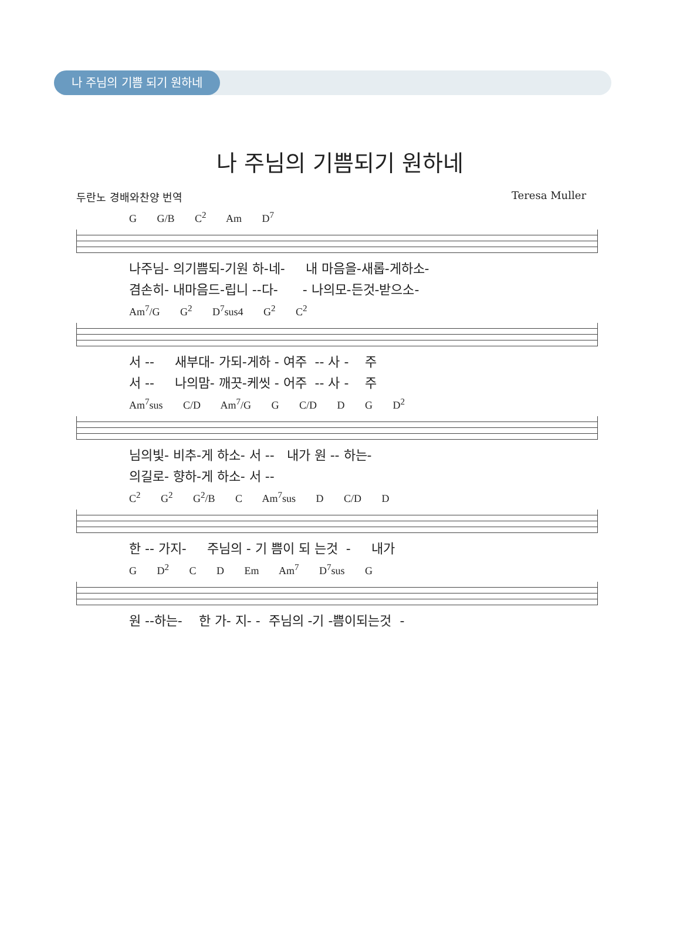나 주님의 기쁨 되기 원하네
나 주님의 기쁨되기 원하네
두란노 경배와찬양 번역 Teresa Muller
G G/B C<sup>2</sup> Am D<sup>7</sup>
나주님- 의기쁨되-기원 하-네- 내 마음을-새롭-게하소-
겸손히- 내마음드-립니 --다- - 나의모-든것-받으소-
Am<sup>7</sup>/G G<sup>2</sup> D<sup>7</sup>sus4 G<sup>2</sup> C<sup>2</sup>
서 -- 새부대- 가되-게하 - 여주 -- 사 - 주
서 -- 나의맘- 깨끗-케씻 - 어주 -- 사 - 주
Am<sup>7</sup>sus C/D Am<sup>7</sup>/G G C/D D G D<sup>2</sup>
님의빛- 비추-게 하소- 서 -- 내가 원 -- 하는-
의길로- 향하-게 하소- 서 --
C<sup>2</sup> G<sup>2</sup> G<sup>2</sup>/B C Am<sup>7</sup>sus D C/D D
한 -- 가지- 주님의 - 기 쁨이 되 는것 - 내가
G D<sup>2</sup> C D Em Am<sup>7</sup> D<sup>7</sup>sus G
원 --하는- 한 가- 지- - 주님의 -기 -쁨이되는것 -